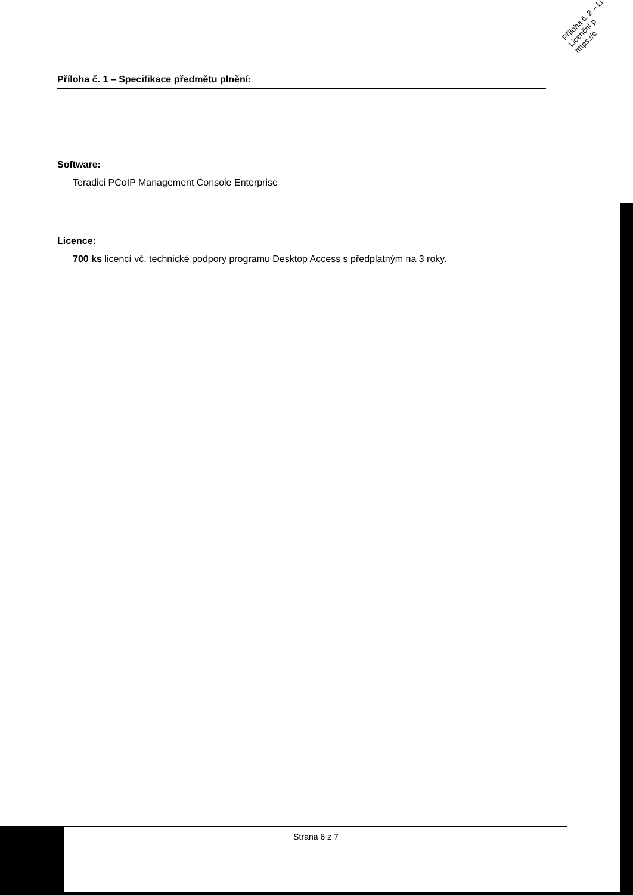Příloha č. 1 – Specifikace předmětu plnění:
Příloha č. 2 – Li
Licenční p
https://c
Software:
Teradici PCoIP Management Console Enterprise
Licence:
700 ks licencí vč. technické podpory programu Desktop Access s předplatným na 3 roky.
Strana 6 z 7